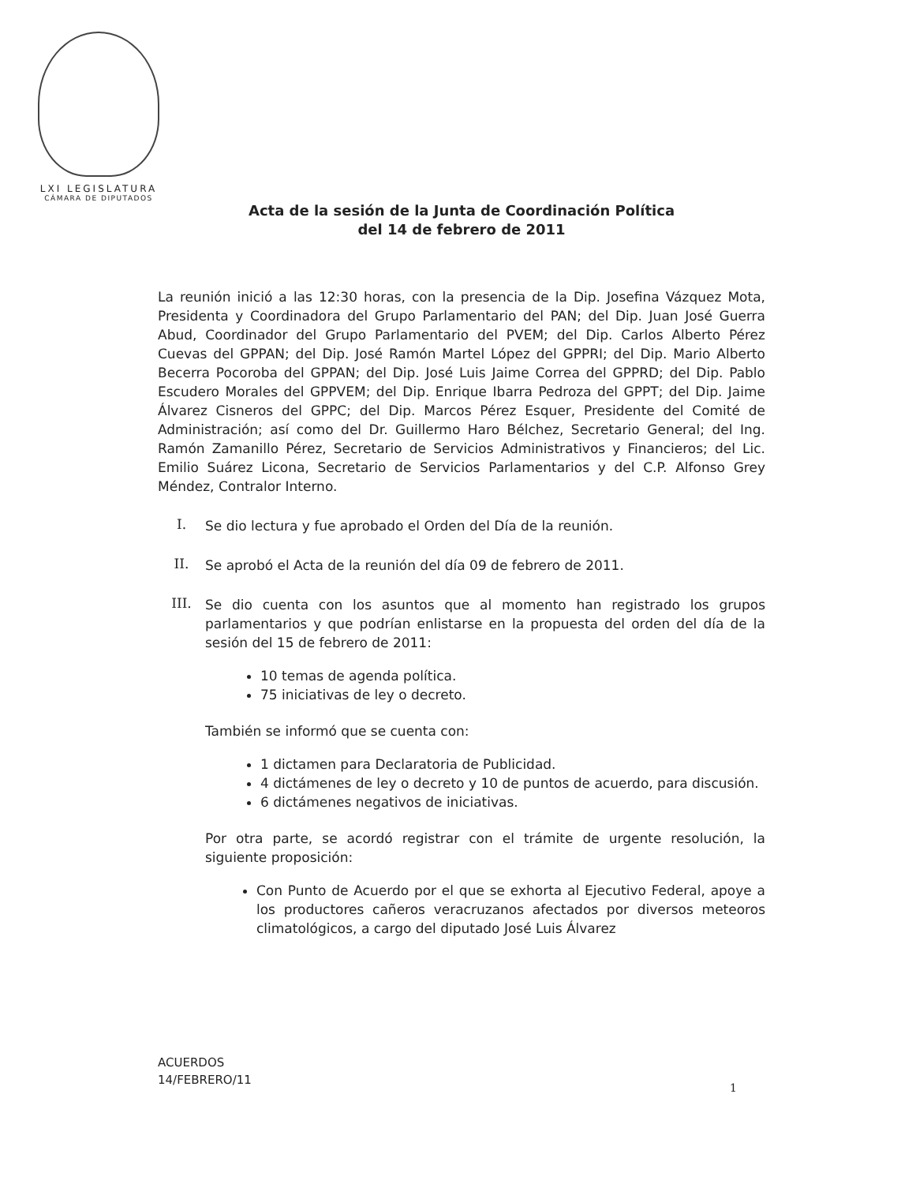LXI LEGISLATURA
CÁMARA DE DIPUTADOS
Acta de la sesión de la Junta de Coordinación Política
del 14 de febrero de 2011
La reunión inició a las 12:30 horas, con la presencia de la Dip. Josefina Vázquez Mota, Presidenta y Coordinadora del Grupo Parlamentario del PAN; del Dip. Juan José Guerra Abud, Coordinador del Grupo Parlamentario del PVEM; del Dip. Carlos Alberto Pérez Cuevas del GPPAN; del Dip. José Ramón Martel López del GPPRI; del Dip. Mario Alberto Becerra Pocoroba del GPPAN; del Dip. José Luis Jaime Correa del GPPRD; del Dip. Pablo Escudero Morales del GPPVEM; del Dip. Enrique Ibarra Pedroza del GPPT; del Dip. Jaime Álvarez Cisneros del GPPC; del Dip. Marcos Pérez Esquer, Presidente del Comité de Administración; así como del Dr. Guillermo Haro Bélchez, Secretario General; del Ing. Ramón Zamanillo Pérez, Secretario de Servicios Administrativos y Financieros; del Lic. Emilio Suárez Licona, Secretario de Servicios Parlamentarios y del C.P. Alfonso Grey Méndez, Contralor Interno.
I.
Se dio lectura y fue aprobado el Orden del Día de la reunión.
II.
Se aprobó el Acta de la reunión del día 09 de febrero de 2011.
III.
Se dio cuenta con los asuntos que al momento han registrado los grupos parlamentarios y que podrían enlistarse en la propuesta del orden del día de la sesión del 15 de febrero de 2011:
10 temas de agenda política.
75 iniciativas de ley o decreto.
También se informó que se cuenta con:
1 dictamen para Declaratoria de Publicidad.
4 dictámenes de ley o decreto y 10 de puntos de acuerdo, para discusión.
6 dictámenes negativos de iniciativas.
Por otra parte, se acordó registrar con el trámite de urgente resolución, la siguiente proposición:
Con Punto de Acuerdo por el que se exhorta al Ejecutivo Federal, apoye a los productores cañeros veracruzanos afectados por diversos meteoros climatológicos, a cargo del diputado José Luis Álvarez
ACUERDOS
14/FEBRERO/11
1